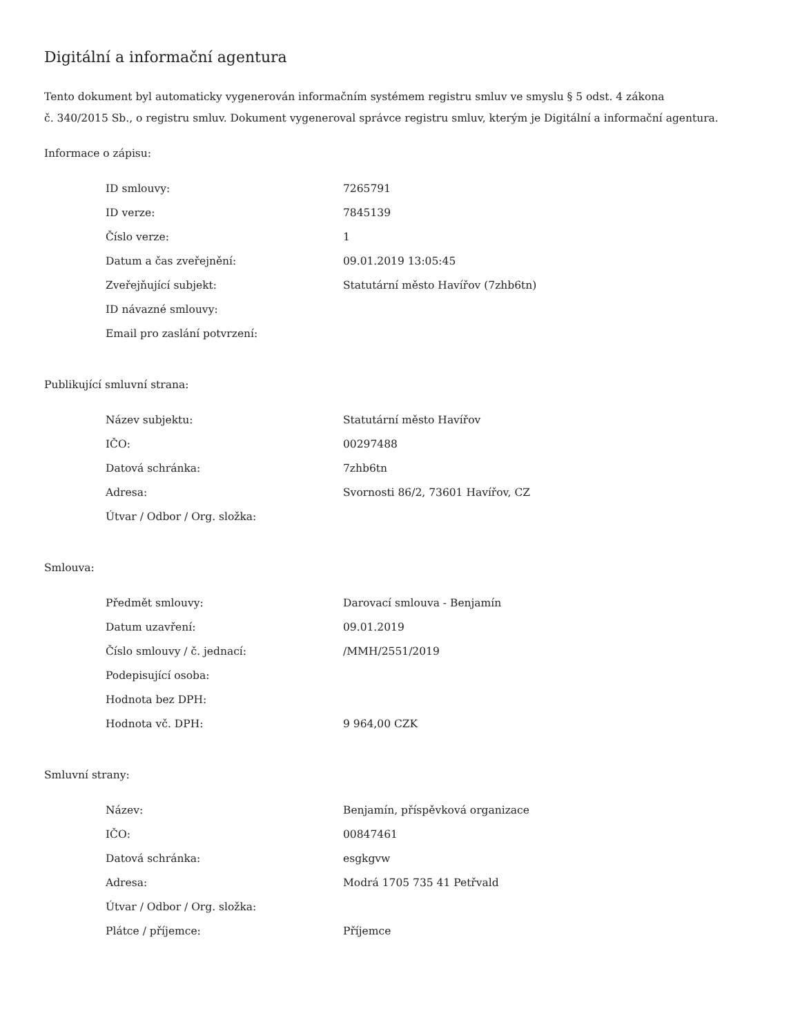Digitální a informační agentura
Tento dokument byl automaticky vygenerován informačním systémem registru smluv ve smyslu § 5 odst. 4 zákona
č. 340/2015 Sb., o registru smluv. Dokument vygeneroval správce registru smluv, kterým je Digitální a informační agentura.
Informace o zápisu:
| ID smlouvy: | 7265791 |
| ID verze: | 7845139 |
| Číslo verze: | 1 |
| Datum a čas zveřejnění: | 09.01.2019 13:05:45 |
| Zveřejňující subjekt: | Statutární město Havířov (7zhb6tn) |
| ID návazné smlouvy: | |
| Email pro zaslání potvrzení: | |
Publikující smluvní strana:
| Název subjektu: | Statutární město Havířov |
| IČO: | 00297488 |
| Datová schránka: | 7zhb6tn |
| Adresa: | Svornosti 86/2, 73601 Havířov, CZ |
| Útvar / Odbor / Org. složka: | |
Smlouva:
| Předmět smlouvy: | Darovací smlouva - Benjamín |
| Datum uzavření: | 09.01.2019 |
| Číslo smlouvy / č. jednací: | /MMH/2551/2019 |
| Podepisující osoba: | |
| Hodnota bez DPH: | |
| Hodnota vč. DPH: | 9 964,00 CZK |
Smluvní strany:
| Název: | Benjamín, příspěvková organizace |
| IČO: | 00847461 |
| Datová schránka: | esgkgvw |
| Adresa: | Modrá 1705 735 41 Petřvald |
| Útvar / Odbor / Org. složka: | |
| Plátce / příjemce: | Příjemce |